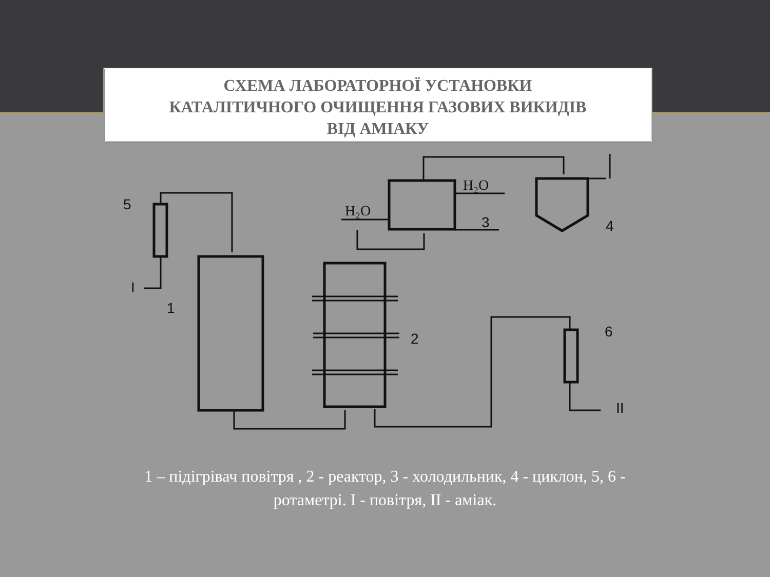СХЕМА ЛАБОРАТОРНОЇ УСТАНОВКИ
КАТАЛІТИЧНОГО ОЧИЩЕННЯ ГАЗОВИХ ВИКИДІВ
ВІД АМІАКУ
5
1
2
3
4
6
I
II
H₂O
H₂O
1 – підігрівач повітря , 2 - реактор, 3 - холодильник, 4 - циклон, 5, 6 - ротаметрі. I - повітря, II - аміак.